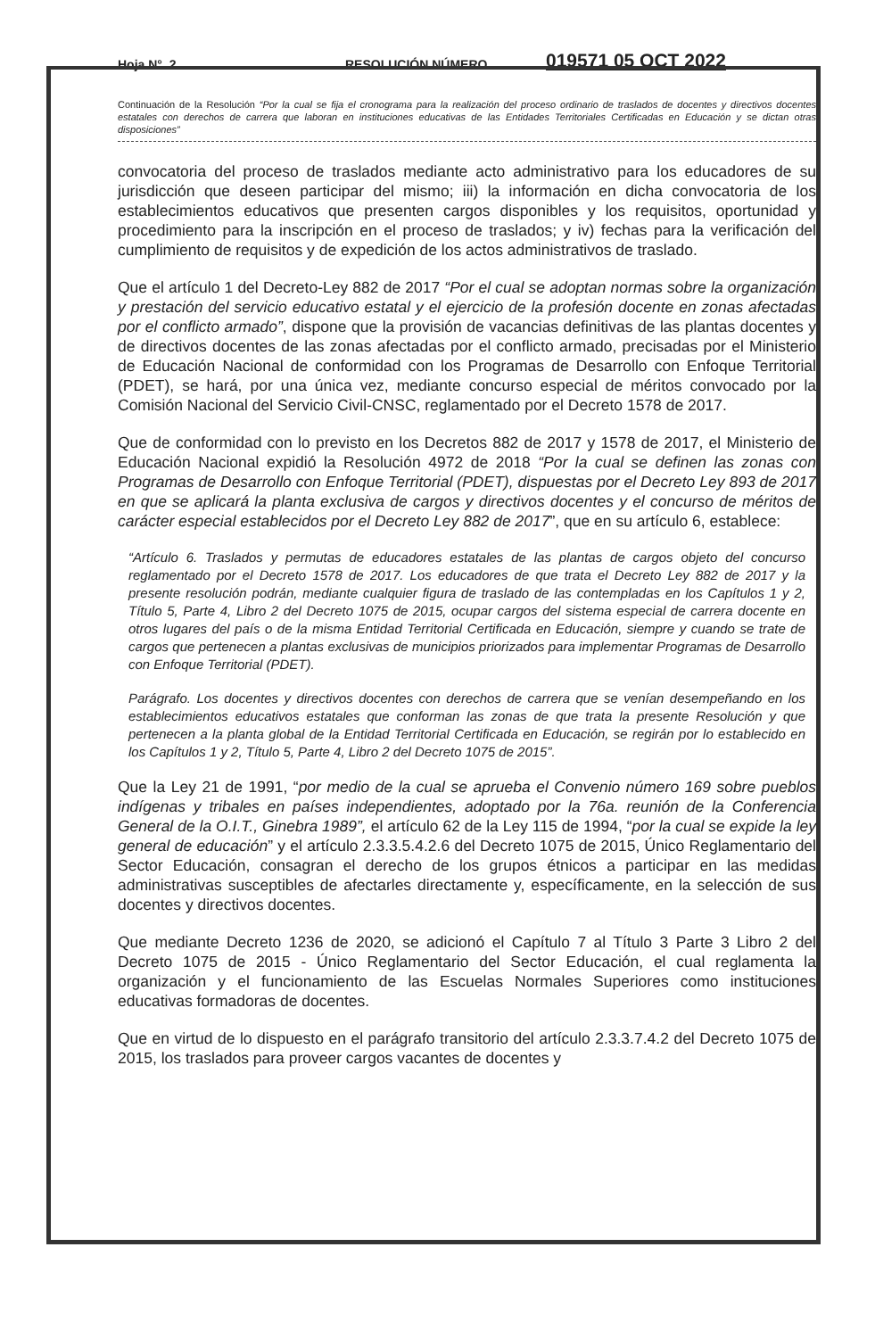Hoja N°. 2 RESOLUCIÓN NÚMERO 019571 05 OCT 2022
Continuación de la Resolución “Por la cual se fija el cronograma para la realización del proceso ordinario de traslados de docentes y directivos docentes estatales con derechos de carrera que laboran en instituciones educativas de las Entidades Territoriales Certificadas en Educación y se dictan otras disposiciones”
convocatoria del proceso de traslados mediante acto administrativo para los educadores de su jurisdicción que deseen participar del mismo; iii) la información en dicha convocatoria de los establecimientos educativos que presenten cargos disponibles y los requisitos, oportunidad y procedimiento para la inscripción en el proceso de traslados; y iv) fechas para la verificación del cumplimiento de requisitos y de expedición de los actos administrativos de traslado.
Que el artículo 1 del Decreto-Ley 882 de 2017 “Por el cual se adoptan normas sobre la organización y prestación del servicio educativo estatal y el ejercicio de la profesión docente en zonas afectadas por el conflicto armado”, dispone que la provisión de vacancias definitivas de las plantas docentes y de directivos docentes de las zonas afectadas por el conflicto armado, precisadas por el Ministerio de Educación Nacional de conformidad con los Programas de Desarrollo con Enfoque Territorial (PDET), se hará, por una única vez, mediante concurso especial de méritos convocado por la Comisión Nacional del Servicio Civil-CNSC, reglamentado por el Decreto 1578 de 2017.
Que de conformidad con lo previsto en los Decretos 882 de 2017 y 1578 de 2017, el Ministerio de Educación Nacional expidió la Resolución 4972 de 2018 “Por la cual se definen las zonas con Programas de Desarrollo con Enfoque Territorial (PDET), dispuestas por el Decreto Ley 893 de 2017 en que se aplicará la planta exclusiva de cargos y directivos docentes y el concurso de méritos de carácter especial establecidos por el Decreto Ley 882 de 2017”, que en su artículo 6, establece:
“Artículo 6. Traslados y permutas de educadores estatales de las plantas de cargos objeto del concurso reglamentado por el Decreto 1578 de 2017. Los educadores de que trata el Decreto Ley 882 de 2017 y la presente resolución podrán, mediante cualquier figura de traslado de las contempladas en los Capítulos 1 y 2, Título 5, Parte 4, Libro 2 del Decreto 1075 de 2015, ocupar cargos del sistema especial de carrera docente en otros lugares del país o de la misma Entidad Territorial Certificada en Educación, siempre y cuando se trate de cargos que pertenecen a plantas exclusivas de municipios priorizados para implementar Programas de Desarrollo con Enfoque Territorial (PDET).
Parágrafo. Los docentes y directivos docentes con derechos de carrera que se venían desempeñando en los establecimientos educativos estatales que conforman las zonas de que trata la presente Resolución y que pertenecen a la planta global de la Entidad Territorial Certificada en Educación, se regirán por lo establecido en los Capítulos 1 y 2, Título 5, Parte 4, Libro 2 del Decreto 1075 de 2015”.
Que la Ley 21 de 1991, “por medio de la cual se aprueba el Convenio número 169 sobre pueblos indígenas y tribales en países independientes, adoptado por la 76a. reunión de la Conferencia General de la O.I.T., Ginebra 1989”, el artículo 62 de la Ley 115 de 1994, “por la cual se expide la ley general de educación” y el artículo 2.3.3.5.4.2.6 del Decreto 1075 de 2015, Único Reglamentario del Sector Educación, consagran el derecho de los grupos étnicos a participar en las medidas administrativas susceptibles de afectarles directamente y, específicamente, en la selección de sus docentes y directivos docentes.
Que mediante Decreto 1236 de 2020, se adicionó el Capítulo 7 al Título 3 Parte 3 Libro 2 del Decreto 1075 de 2015 - Único Reglamentario del Sector Educación, el cual reglamenta la organización y el funcionamiento de las Escuelas Normales Superiores como instituciones educativas formadoras de docentes.
Que en virtud de lo dispuesto en el parágrafo transitorio del artículo 2.3.3.7.4.2 del Decreto 1075 de 2015, los traslados para proveer cargos vacantes de docentes y